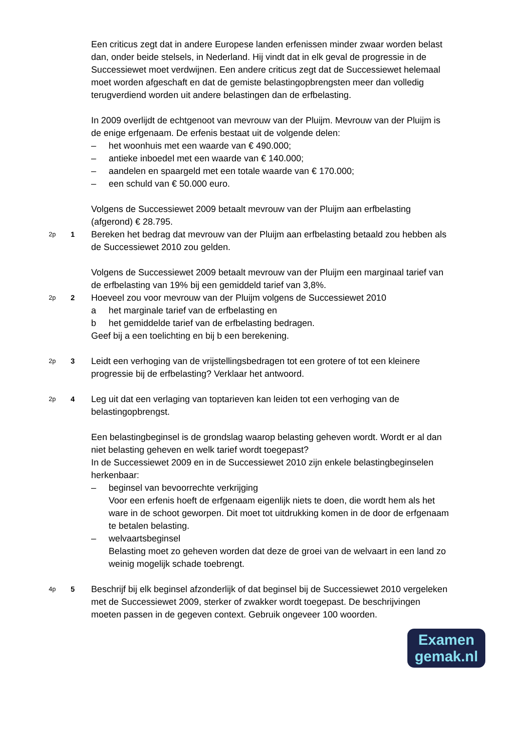Een criticus zegt dat in andere Europese landen erfenissen minder zwaar worden belast dan, onder beide stelsels, in Nederland. Hij vindt dat in elk geval de progressie in de Successiewet moet verdwijnen. Een andere criticus zegt dat de Successiewet helemaal moet worden afgeschaft en dat de gemiste belastingopbrengsten meer dan volledig terugverdiend worden uit andere belastingen dan de erfbelasting.
In 2009 overlijdt de echtgenoot van mevrouw van der Pluijm. Mevrouw van der Pluijm is de enige erfgenaam. De erfenis bestaat uit de volgende delen:
– het woonhuis met een waarde van € 490.000;
– antieke inboedel met een waarde van € 140.000;
– aandelen en spaargeld met een totale waarde van € 170.000;
– een schuld van € 50.000 euro.
Volgens de Successiewet 2009 betaalt mevrouw van der Pluijm aan erfbelasting (afgerond) € 28.795.
2p
1
Bereken het bedrag dat mevrouw van der Pluijm aan erfbelasting betaald zou hebben als de Successiewet 2010 zou gelden.
Volgens de Successiewet 2009 betaalt mevrouw van der Pluijm een marginaal tarief van de erfbelasting van 19% bij een gemiddeld tarief van 3,8%.
2p
2
Hoeveel zou voor mevrouw van der Pluijm volgens de Successiewet 2010
a het marginale tarief van de erfbelasting en
b het gemiddelde tarief van de erfbelasting bedragen.
Geef bij a een toelichting en bij b een berekening.
2p
3
Leidt een verhoging van de vrijstellingsbedragen tot een grotere of tot een kleinere progressie bij de erfbelasting? Verklaar het antwoord.
2p
4
Leg uit dat een verlaging van toptarieven kan leiden tot een verhoging van de belastingopbrengst.
Een belastingbeginsel is de grondslag waarop belasting geheven wordt. Wordt er al dan niet belasting geheven en welk tarief wordt toegepast?
In de Successiewet 2009 en in de Successiewet 2010 zijn enkele belastingbeginselen herkenbaar:
– beginsel van bevoorrechte verkrijging
Voor een erfenis hoeft de erfgenaam eigenlijk niets te doen, die wordt hem als het ware in de schoot geworpen. Dit moet tot uitdrukking komen in de door de erfgenaam te betalen belasting.
– welvaartsbeginsel
Belasting moet zo geheven worden dat deze de groei van de welvaart in een land zo weinig mogelijk schade toebrengt.
4p
5
Beschrijf bij elk beginsel afzonderlijk of dat beginsel bij de Successiewet 2010 vergeleken met de Successiewet 2009, sterker of zwakker wordt toegepast. De beschrijvingen moeten passen in de gegeven context. Gebruik ongeveer 100 woorden.
Examen
gemak.nl